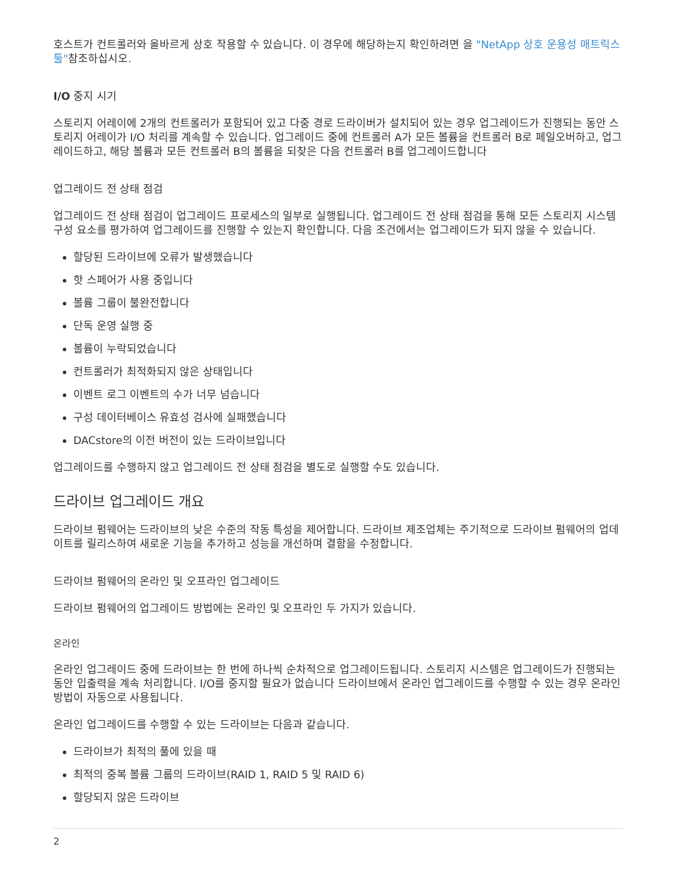호스트가 컨트롤러와 올바르게 상호 작용할 수 있습니다. 이 경우에 해당하는지 확인하려면 을 "NetApp 상호 운용성 매트릭스 툴"참조하십시오.
I/O 중지 시기
스토리지 어레이에 2개의 컨트롤러가 포함되어 있고 다중 경로 드라이버가 설치되어 있는 경우 업그레이드가 진행되는 동안 스토리지 어레이가 I/O 처리를 계속할 수 있습니다. 업그레이드 중에 컨트롤러 A가 모든 볼륨을 컨트롤러 B로 페일오버하고, 업그레이드하고, 해당 볼륨과 모든 컨트롤러 B의 볼륨을 되찾은 다음 컨트롤러 B를 업그레이드합니다
업그레이드 전 상태 점검
업그레이드 전 상태 점검이 업그레이드 프로세스의 일부로 실행됩니다. 업그레이드 전 상태 점검을 통해 모든 스토리지 시스템 구성 요소를 평가하여 업그레이드를 진행할 수 있는지 확인합니다. 다음 조건에서는 업그레이드가 되지 않을 수 있습니다.
할당된 드라이브에 오류가 발생했습니다
핫 스페어가 사용 중입니다
볼륨 그룹이 불완전합니다
단독 운영 실행 중
볼륨이 누락되었습니다
컨트롤러가 최적화되지 않은 상태입니다
이벤트 로그 이벤트의 수가 너무 넘습니다
구성 데이터베이스 유효성 검사에 실패했습니다
DACstore의 이전 버전이 있는 드라이브입니다
업그레이드를 수행하지 않고 업그레이드 전 상태 점검을 별도로 실행할 수도 있습니다.
드라이브 업그레이드 개요
드라이브 펌웨어는 드라이브의 낮은 수준의 작동 특성을 제어합니다. 드라이브 제조업체는 주기적으로 드라이브 펌웨어의 업데이트를 릴리스하여 새로운 기능을 추가하고 성능을 개선하며 결함을 수정합니다.
드라이브 펌웨어의 온라인 및 오프라인 업그레이드
드라이브 펌웨어의 업그레이드 방법에는 온라인 및 오프라인 두 가지가 있습니다.
온라인
온라인 업그레이드 중에 드라이브는 한 번에 하나씩 순차적으로 업그레이드됩니다. 스토리지 시스템은 업그레이드가 진행되는 동안 입출력을 계속 처리합니다. I/O를 중지할 필요가 없습니다 드라이브에서 온라인 업그레이드를 수행할 수 있는 경우 온라인 방법이 자동으로 사용됩니다.
온라인 업그레이드를 수행할 수 있는 드라이브는 다음과 같습니다.
드라이브가 최적의 풀에 있을 때
최적의 중복 볼륨 그룹의 드라이브(RAID 1, RAID 5 및 RAID 6)
할당되지 않은 드라이브
2